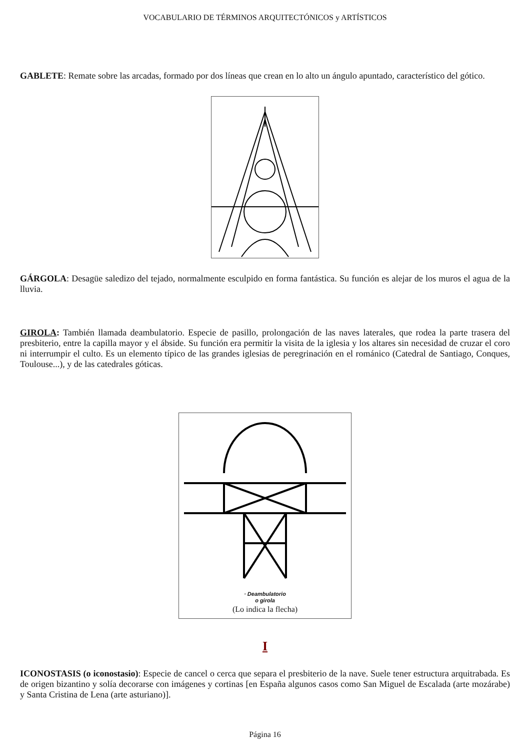VOCABULARIO DE TÉRMINOS ARQUITECTÓNICOS y ARTÍSTICOS
GABLETE: Remate sobre las arcadas, formado por dos líneas que crean en lo alto un ángulo apuntado, característico del gótico.
GÁRGOLA: Desagüe saledizo del tejado, normalmente esculpido en forma fantástica. Su función es alejar de los muros el agua de la lluvia.
GIROLA: También llamada deambulatorio. Especie de pasillo, prolongación de las naves laterales, que rodea la parte trasera del presbiterio, entre la capilla mayor y el ábside. Su función era permitir la visita de la iglesia y los altares sin necesidad de cruzar el coro ni interrumpir el culto. Es un elemento típico de las grandes iglesias de peregrinación en el románico (Catedral de Santiago, Conques, Toulouse...), y de las catedrales góticas.
· Deambulatorio
o girola
(Lo indica la flecha)
I
ICONOSTASIS (o iconostasio): Especie de cancel o cerca que separa el presbiterio de la nave. Suele tener estructura arquitrabada. Es de origen bizantino y solía decorarse con imágenes y cortinas [en España algunos casos como San Miguel de Escalada (arte mozárabe) y Santa Cristina de Lena (arte asturiano)].
Página 16